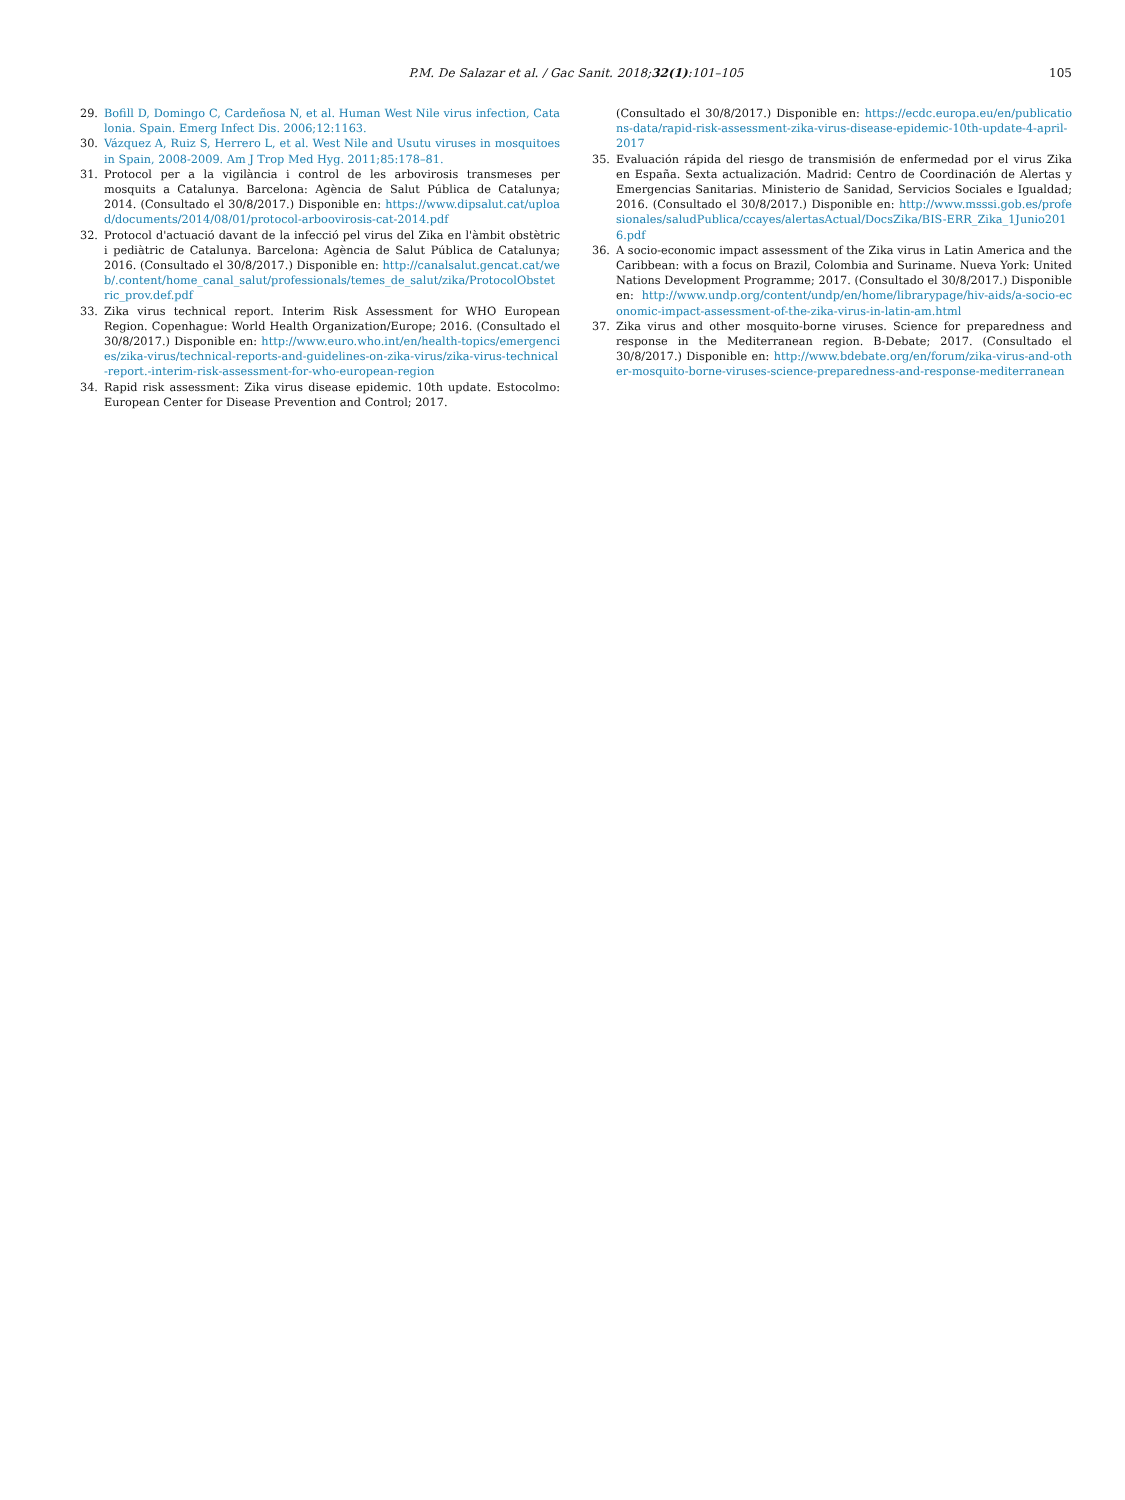P.M. De Salazar et al. / Gac Sanit. 2018;32(1):101–105
105
29. Bofill D, Domingo C, Cardeñosa N, et al. Human West Nile virus infection, Catalonia. Spain. Emerg Infect Dis. 2006;12:1163.
30. Vázquez A, Ruiz S, Herrero L, et al. West Nile and Usutu viruses in mosquitoes in Spain, 2008-2009. Am J Trop Med Hyg. 2011;85:178–81.
31. Protocol per a la vigilància i control de les arbovirosis transmeses per mosquits a Catalunya. Barcelona: Agència de Salut Pública de Catalunya; 2014. (Consultado el 30/8/2017.) Disponible en: https://www.dipsalut.cat/upload/documents/2014/08/01/protocol-arboovirosis-cat-2014.pdf
32. Protocol d'actuació davant de la infecció pel virus del Zika en l'àmbit obstètric i pediàtric de Catalunya. Barcelona: Agència de Salut Pública de Catalunya; 2016. (Consultado el 30/8/2017.) Disponible en: http://canalsalut.gencat.cat/web/.content/home_canal_salut/professionals/temes_de_salut/zika/ProtocolObstetric_prov.def.pdf
33. Zika virus technical report. Interim Risk Assessment for WHO European Region. Copenhague: World Health Organization/Europe; 2016. (Consultado el 30/8/2017.) Disponible en: http://www.euro.who.int/en/health-topics/emergencies/zika-virus/technical-reports-and-guidelines-on-zika-virus/zika-virus-technical-report.-interim-risk-assessment-for-who-european-region
34. Rapid risk assessment: Zika virus disease epidemic. 10th update. Estocolmo: European Center for Disease Prevention and Control; 2017.
(Consultado el 30/8/2017.) Disponible en: https://ecdc.europa.eu/en/publications-data/rapid-risk-assessment-zika-virus-disease-epidemic-10th-update-4-april-2017
35. Evaluación rápida del riesgo de transmisión de enfermedad por el virus Zika en España. Sexta actualización. Madrid: Centro de Coordinación de Alertas y Emergencias Sanitarias. Ministerio de Sanidad, Servicios Sociales e Igualdad; 2016. (Consultado el 30/8/2017.) Disponible en: http://www.msssi.gob.es/profesionales/saludPublica/ccayes/alertasActual/DocsZika/BIS-ERR_Zika_1Junio2016.pdf
36. A socio-economic impact assessment of the Zika virus in Latin America and the Caribbean: with a focus on Brazil, Colombia and Suriname. Nueva York: United Nations Development Programme; 2017. (Consultado el 30/8/2017.) Disponible en: http://www.undp.org/content/undp/en/home/librarypage/hiv-aids/a-socio-economic-impact-assessment-of-the-zika-virus-in-latin-am.html
37. Zika virus and other mosquito-borne viruses. Science for preparedness and response in the Mediterranean region. B-Debate; 2017. (Consultado el 30/8/2017.) Disponible en: http://www.bdebate.org/en/forum/zika-virus-and-other-mosquito-borne-viruses-science-preparedness-and-response-mediterranean